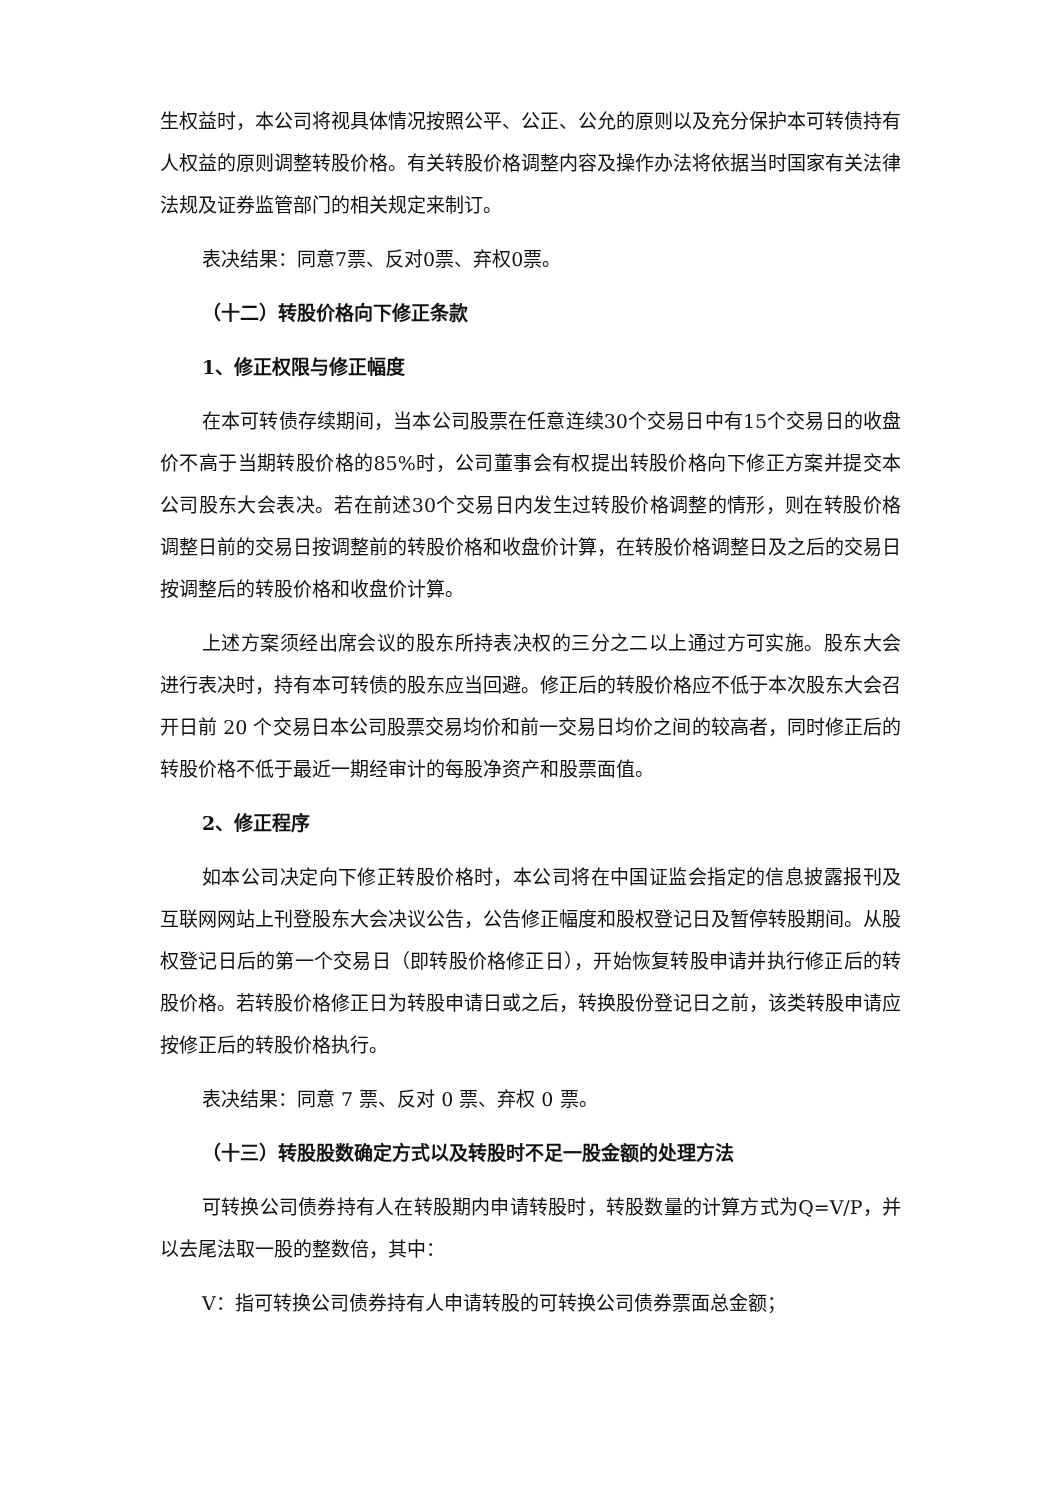生权益时，本公司将视具体情况按照公平、公正、公允的原则以及充分保护本可转债持有人权益的原则调整转股价格。有关转股价格调整内容及操作办法将依据当时国家有关法律法规及证券监管部门的相关规定来制订。
表决结果：同意7票、反对0票、弃权0票。
（十二）转股价格向下修正条款
1、修正权限与修正幅度
在本可转债存续期间，当本公司股票在任意连续30个交易日中有15个交易日的收盘价不高于当期转股价格的85%时，公司董事会有权提出转股价格向下修正方案并提交本公司股东大会表决。若在前述30个交易日内发生过转股价格调整的情形，则在转股价格调整日前的交易日按调整前的转股价格和收盘价计算，在转股价格调整日及之后的交易日按调整后的转股价格和收盘价计算。
上述方案须经出席会议的股东所持表决权的三分之二以上通过方可实施。股东大会进行表决时，持有本可转债的股东应当回避。修正后的转股价格应不低于本次股东大会召开日前 20 个交易日本公司股票交易均价和前一交易日均价之间的较高者，同时修正后的转股价格不低于最近一期经审计的每股净资产和股票面值。
2、修正程序
如本公司决定向下修正转股价格时，本公司将在中国证监会指定的信息披露报刊及互联网网站上刊登股东大会决议公告，公告修正幅度和股权登记日及暂停转股期间。从股权登记日后的第一个交易日（即转股价格修正日），开始恢复转股申请并执行修正后的转股价格。若转股价格修正日为转股申请日或之后，转换股份登记日之前，该类转股申请应按修正后的转股价格执行。
表决结果：同意 7 票、反对 0 票、弃权 0 票。
（十三）转股股数确定方式以及转股时不足一股金额的处理方法
可转换公司债券持有人在转股期内申请转股时，转股数量的计算方式为Q=V/P，并以去尾法取一股的整数倍，其中：
V：指可转换公司债券持有人申请转股的可转换公司债券票面总金额；